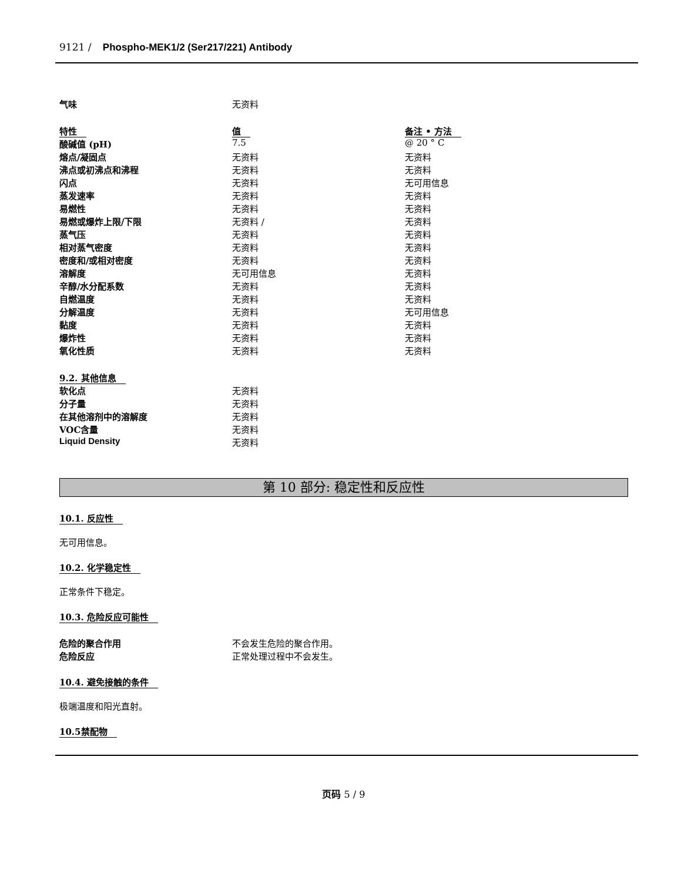9121 / Phospho-MEK1/2 (Ser217/221) Antibody
| 气味 | 无资料 | |
| 特性 | 值 | 备注 • 方法 |
| --- | --- | --- |
| 酸碱值 (pH) | 7.5 | @ 20 ° C |
| 熔点/凝固点 | 无资料 | 无资料 |
| 沸点或初沸点和沸程 | 无资料 | 无资料 |
| 闪点 | 无资料 | 无可用信息 |
| 蒸发速率 | 无资料 | 无资料 |
| 易燃性 | 无资料 | 无资料 |
| 易燃或爆炸上限/下限 | 无资料 / | 无资料 |
| 蒸气压 | 无资料 | 无资料 |
| 相对蒸气密度 | 无资料 | 无资料 |
| 密度和/或相对密度 | 无资料 | 无资料 |
| 溶解度 | 无可用信息 | 无资料 |
| 辛醇/水分配系数 | 无资料 | 无资料 |
| 自燃温度 | 无资料 | 无资料 |
| 分解温度 | 无资料 | 无可用信息 |
| 黏度 | 无资料 | 无资料 |
| 爆炸性 | 无资料 | 无资料 |
| 氧化性质 | 无资料 | 无资料 |
| 9.2. 其他信息 | |
| --- | --- |
| 软化点 | 无资料 |
| 分子量 | 无资料 |
| 在其他溶剂中的溶解度 | 无资料 |
| VOC含量 | 无资料 |
| Liquid Density | 无资料 |
第 10 部分: 稳定性和反应性
10.1. 反应性
无可用信息。
10.2. 化学稳定性
正常条件下稳定。
10.3. 危险反应可能性
| 危险的聚合作用 | 不会发生危险的聚合作用。 |
| 危险反应 | 正常处理过程中不会发生。 |
10.4. 避免接触的条件
极端温度和阳光直射。
10.5禁配物
页码 5 / 9